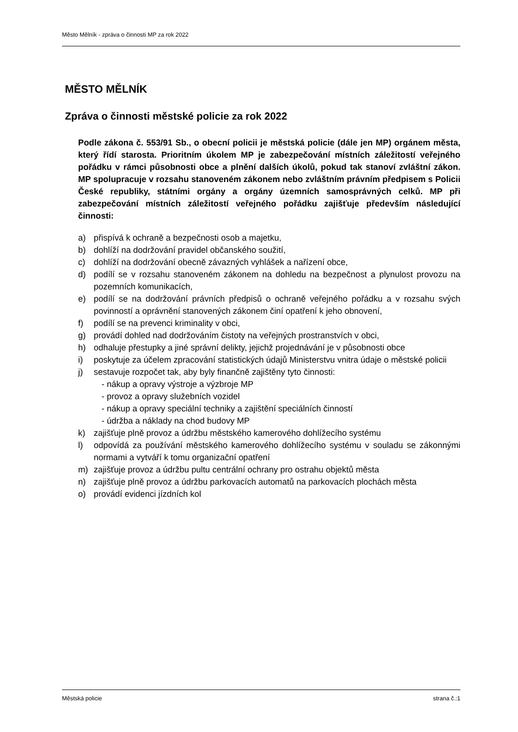Město Mělník - zpráva o činnosti MP za rok 2022
MĚSTO MĚLNÍK
Zpráva o činnosti městské policie za rok 2022
Podle zákona č. 553/91 Sb., o obecní policii je městská policie (dále jen MP) orgánem města, který řídí starosta. Prioritním úkolem MP je zabezpečování místních záležitostí veřejného pořádku v rámci působnosti obce a plnění dalších úkolů, pokud tak stanoví zvláštní zákon. MP spolupracuje v rozsahu stanoveném zákonem nebo zvláštním právním předpisem s Policii České republiky, státními orgány a orgány územních samosprávných celků. MP při zabezpečování místních záležitostí veřejného pořádku zajišťuje především následující činnosti:
a) přispívá k ochraně a bezpečnosti osob a majetku,
b) dohlíží na dodržování pravidel občanského soužití,
c) dohlíží na dodržování obecně závazných vyhlášek a nařízení obce,
d) podílí se v rozsahu stanoveném zákonem na dohledu na bezpečnost a plynulost provozu na pozemních komunikacích,
e) podílí se na dodržování právních předpisů o ochraně veřejného pořádku a v rozsahu svých povinností a oprávnění stanovených zákonem činí opatření k jeho obnovení,
f) podílí se na prevenci kriminality v obci,
g) provádí dohled nad dodržováním čistoty na veřejných prostranstvích v obci,
h) odhaluje přestupky a jiné správní delikty, jejichž projednávání je v působnosti obce
i) poskytuje za účelem zpracování statistických údajů Ministerstvu vnitra údaje o městské policii
j) sestavuje rozpočet tak, aby byly finančně zajištěny tyto činnosti:
- nákup a opravy výstroje a výzbroje MP
- provoz a opravy služebních vozidel
- nákup a opravy speciální techniky a zajištění speciálních činností
- údržba a náklady na chod budovy MP
k) zajišťuje plně provoz a údržbu městského kamerového dohlížecího systému
l) odpovídá za používání městského kamerového dohlížecího systému v souladu se zákonnými normami a vytváří k tomu organizační opatření
m) zajišťuje provoz a údržbu pultu centrální ochrany pro ostrahu objektů města
n) zajišťuje plně provoz a údržbu parkovacích automatů na parkovacích plochách města
o) provádí evidenci jízdních kol
Městská policie strana č.:1